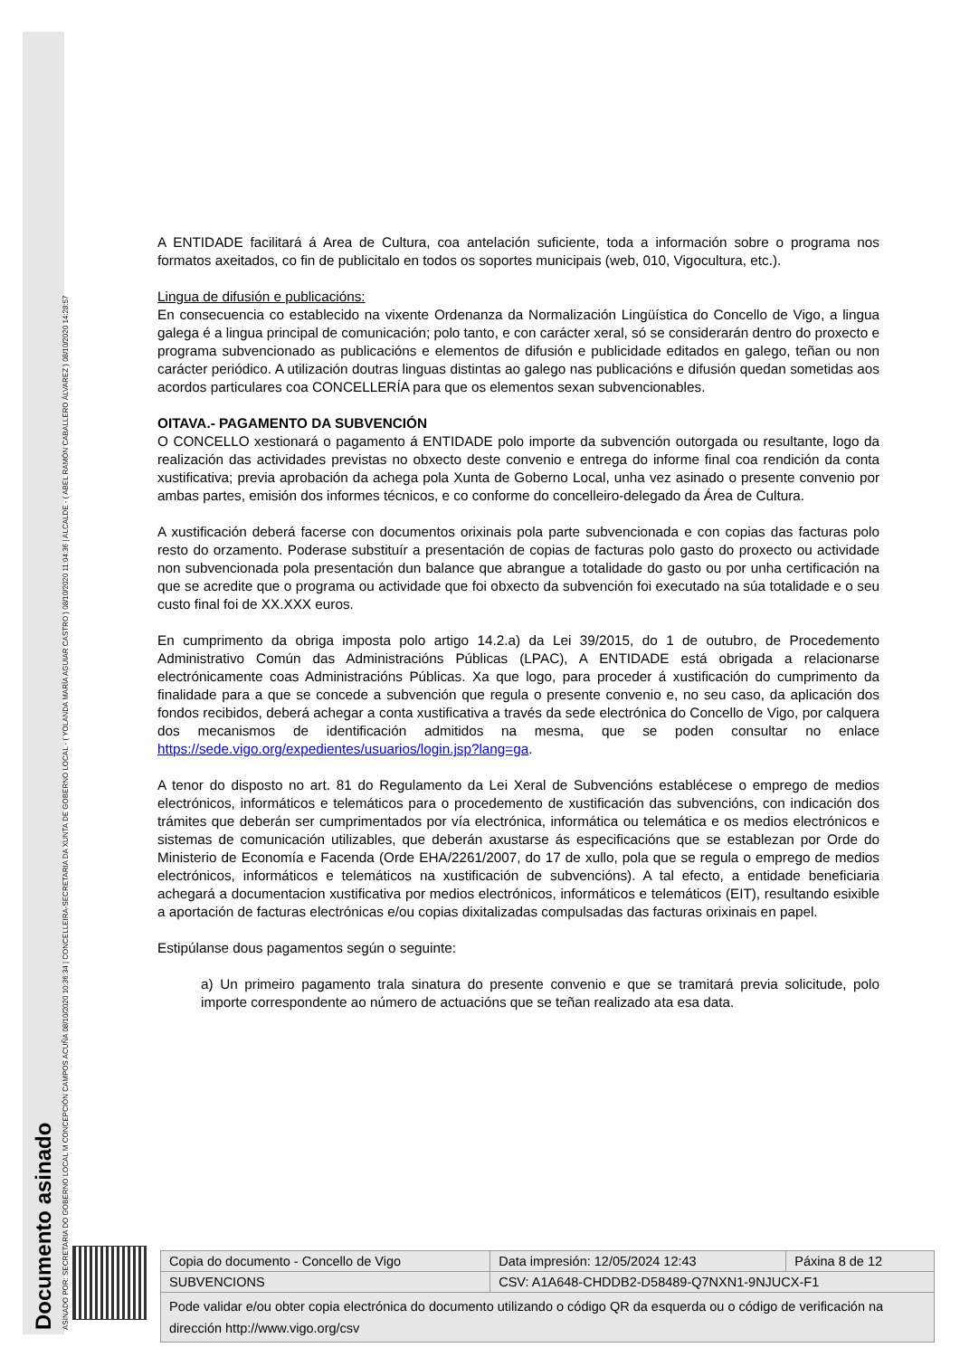Documento asinado
ASINADO POR: SECRETARIA DO GOBERNO LOCAL M CONCEPCIÓN CAMPOS ACUÑA 08/10/2020 10:36:34 | CONCELLEIRA-SECRETARIA DA XUNTA DE GOBERNO LOCAL - ( YOLANDA MARÍA AGUIAR CASTRO ) 08/10/2020 11:04:36 | ALCALDE - ( ABEL RAMÓN CABALLERO ÁLVAREZ ) 08/10/2020 14:28:57
A ENTIDADE facilitará á Area de Cultura, coa antelación suficiente, toda a información sobre o programa nos formatos axeitados, co fin de publicitalo en todos os soportes municipais (web, 010, Vigocultura, etc.).
Lingua de difusión e publicacións:
En consecuencia co establecido na vixente Ordenanza da Normalización Lingüística do Concello de Vigo, a lingua galega é a lingua principal de comunicación; polo tanto, e con carácter xeral, só se considerarán dentro do proxecto e programa subvencionado as publicacións e elementos de difusión e publicidade editados en galego, teñan ou non carácter periódico. A utilización doutras linguas distintas ao galego nas publicacións e difusión quedan sometidas aos acordos particulares coa CONCELLERÍA para que os elementos sexan subvencionables.
OITAVA.- PAGAMENTO DA SUBVENCIÓN
O CONCELLO xestionará o pagamento á ENTIDADE polo importe da subvención outorgada ou resultante, logo da realización das actividades previstas no obxecto deste convenio e entrega do informe final coa rendición da conta xustificativa; previa aprobación da achega pola Xunta de Goberno Local, unha vez asinado o presente convenio por ambas partes, emisión dos informes técnicos, e co conforme do concelleiro-delegado da Área de Cultura.
A xustificación deberá facerse con documentos orixinais pola parte subvencionada e con copias das facturas polo resto do orzamento. Poderase substituír a presentación de copias de facturas polo gasto do proxecto ou actividade non subvencionada pola presentación dun balance que abrangue a totalidade do gasto ou por unha certificación na que se acredite que o programa ou actividade que foi obxecto da subvención foi executado na súa totalidade e o seu custo final foi de XX.XXX euros.
En cumprimento da obriga imposta polo artigo 14.2.a) da Lei 39/2015, do 1 de outubro, de Procedemento Administrativo Común das Administracións Públicas (LPAC), A ENTIDADE está obrigada a relacionarse electrónicamente coas Administracións Públicas. Xa que logo, para proceder á xustificación do cumprimento da finalidade para a que se concede a subvención que regula o presente convenio e, no seu caso, da aplicación dos fondos recibidos, deberá achegar a conta xustificativa a través da sede electrónica do Concello de Vigo, por calquera dos mecanismos de identificación admitidos na mesma, que se poden consultar no enlace https://sede.vigo.org/expedientes/usuarios/login.jsp?lang=ga.
A tenor do disposto no art. 81 do Regulamento da Lei Xeral de Subvencións establécese o emprego de medios electrónicos, informáticos e telemáticos para o procedemento de xustificación das subvencións, con indicación dos trámites que deberán ser cumprimentados por vía electrónica, informática ou telemática e os medios electrónicos e sistemas de comunicación utilizables, que deberán axustarse ás especificacións que se establezan por Orde do Ministerio de Economía e Facenda (Orde EHA/2261/2007, do 17 de xullo, pola que se regula o emprego de medios electrónicos, informáticos e telemáticos na xustificación de subvencións). A tal efecto, a entidade beneficiaria achegará a documentacion xustificativa por medios electrónicos, informáticos e telemáticos (EIT), resultando esixible a aportación de facturas electrónicas e/ou copias dixitalizadas compulsadas das facturas orixinais en papel.
Estipúlanse dous pagamentos según o seguinte:
a) Un primeiro pagamento trala sinatura do presente convenio e que se tramitará previa solicitude, polo importe correspondente ao número de actuacións que se teñan realizado ata esa data.
| Copia do documento - Concello de Vigo | Data impresión: 12/05/2024 12:43 | Páxina 8 de 12 |
| SUBVENCIONS | CSV: A1A648-CHDDB2-D58489-Q7NXN1-9NJUCX-F1 | |
| Pode validar e/ou obter copia electrónica do documento utilizando o código QR da esquerda ou o código de verificación na dirección http://www.vigo.org/csv | | |